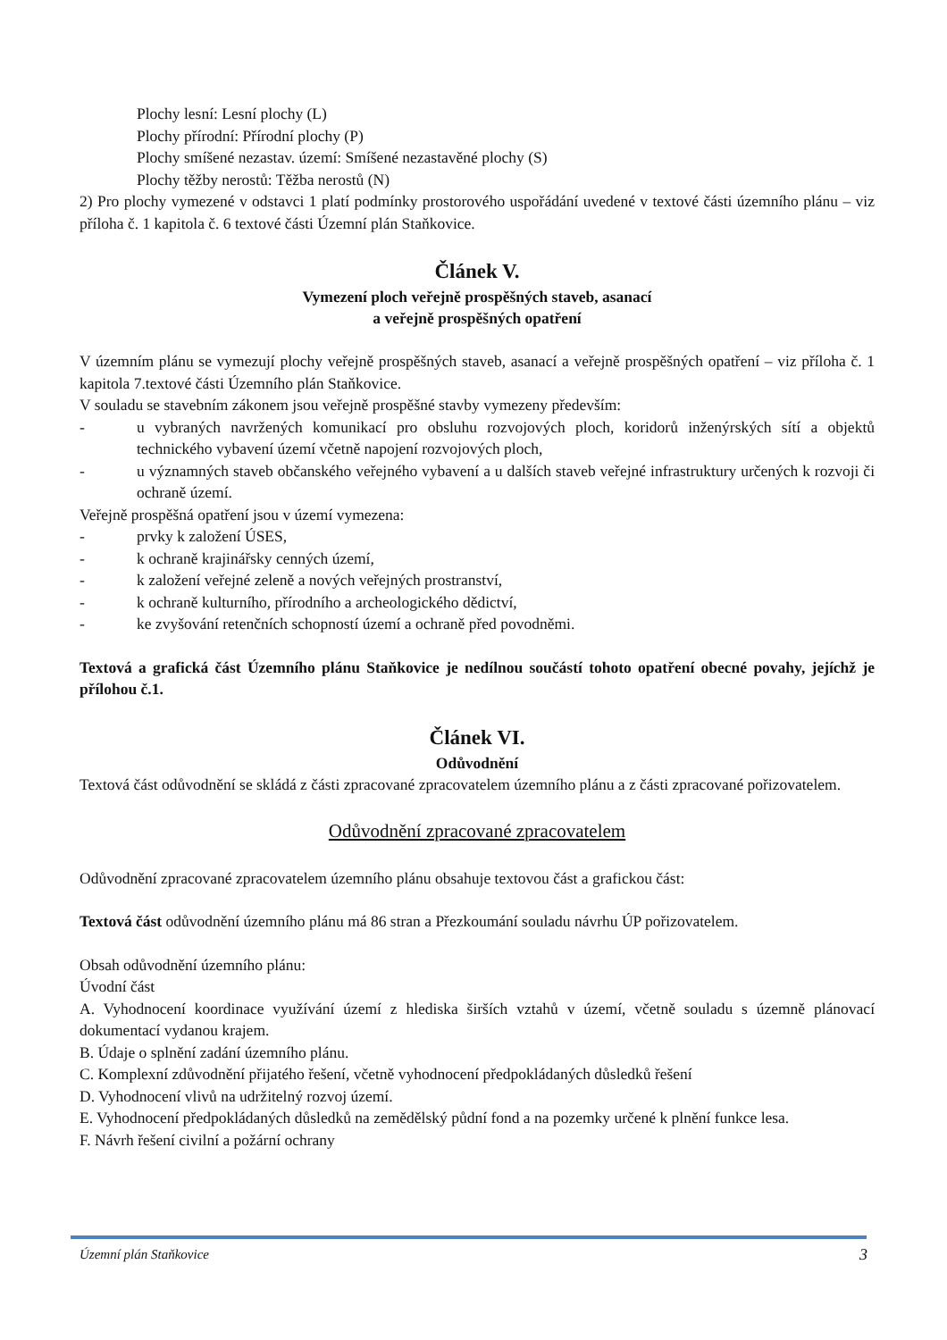Plochy lesní: Lesní plochy (L)
Plochy přírodní: Přírodní plochy (P)
Plochy smíšené nezastav. území: Smíšené nezastavěné plochy (S)
Plochy těžby nerostů: Těžba nerostů (N)
2) Pro plochy vymezené v odstavci 1 platí podmínky prostorového uspořádání uvedené v textové části územního plánu – viz příloha č. 1 kapitola č. 6 textové části Územní plán Staňkovice.
Článek V.
Vymezení ploch veřejně prospěšných staveb, asanací
a veřejně prospěšných opatření
V územním plánu se vymezují plochy veřejně prospěšných staveb, asanací a veřejně prospěšných opatření – viz příloha č. 1 kapitola 7.textové části Územního plán Staňkovice.
V souladu se stavebním zákonem jsou veřejně prospěšné stavby vymezeny především:
- u vybraných navržených komunikací pro obsluhu rozvojových ploch, koridorů inženýrských sítí a objektů technického vybavení území včetně napojení rozvojových ploch,
- u významných staveb občanského veřejného vybavení a u dalších staveb veřejné infrastruktury určených k rozvoji či ochraně území.
Veřejně prospěšná opatření jsou v území vymezena:
- prvky k založení ÚSES,
- k ochraně krajinářsky cenných území,
- k založení veřejné zeleně a nových veřejných prostranství,
- k ochraně kulturního, přírodního a archeologického dědictví,
- ke zvyšování retenčních schopností území a ochraně před povodněmi.
Textová a grafická část Územního plánu Staňkovice je nedílnou součástí tohoto opatření obecné povahy, jejíchž je přílohou č.1.
Článek VI.
Odůvodnění
Textová část odůvodnění se skládá z části zpracované zpracovatelem územního plánu a z části zpracované pořizovatelem.
Odůvodnění zpracované zpracovatelem
Odůvodnění zpracované zpracovatelem územního plánu obsahuje textovou část a grafickou část:
Textová část odůvodnění územního plánu má 86 stran a Přezkoumání souladu návrhu ÚP pořizovatelem.
Obsah odůvodnění územního plánu:
Úvodní část
A. Vyhodnocení koordinace využívání území z hlediska širších vztahů v území, včetně souladu s územně plánovací dokumentací vydanou krajem.
B. Údaje o splnění zadání územního plánu.
C. Komplexní zdůvodnění přijatého řešení, včetně vyhodnocení předpokládaných důsledků řešení
D. Vyhodnocení vlivů na udržitelný rozvoj území.
E. Vyhodnocení předpokládaných důsledků na zemědělský půdní fond a na pozemky určené k plnění funkce lesa.
F. Návrh řešení civilní a požární ochrany
Územní plán Staňkovice 3